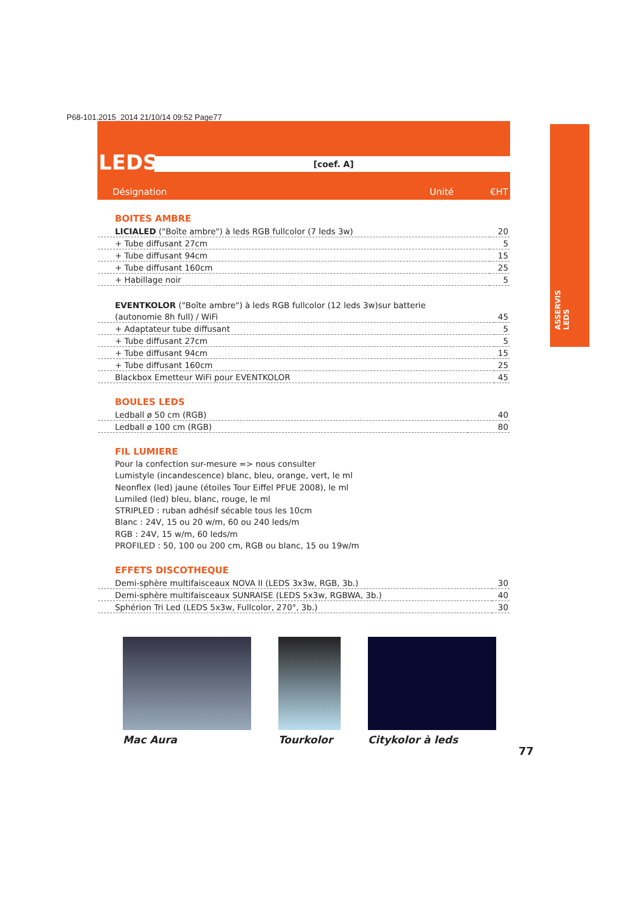P68-101.2015_2014 21/10/14 09:52 Page77
LEDS [coef. A]
Désignation Unité €HT
ASSERVIS
LEDS
BOITES AMBRE
| LICIALED ("Boîte ambre") à leds RGB fullcolor (7 leds 3w) | 20 |
| + Tube diffusant 27cm | 5 |
| + Tube diffusant 94cm | 15 |
| + Tube diffusant 160cm | 25 |
| + Habillage noir | 5 |
| EVENTKOLOR ("Boîte ambre") à leds RGB fullcolor (12 leds 3w)sur batterie | |
| (autonomie 8h full) / WiFi | 45 |
| + Adaptateur tube diffusant | 5 |
| + Tube diffusant 27cm | 5 |
| + Tube diffusant 94cm | 15 |
| + Tube diffusant 160cm | 25 |
| Blackbox Emetteur WiFi pour EVENTKOLOR | 45 |
BOULES LEDS
| Ledball ø 50 cm (RGB) | 40 |
| Ledball ø 100 cm (RGB) | 80 |
FIL LUMIERE
Pour la confection sur-mesure => nous consulter
Lumistyle (incandescence) blanc, bleu, orange, vert, le ml
Neonflex (led) jaune (étoiles Tour Eiffel PFUE 2008), le ml
Lumiled (led) bleu, blanc, rouge, le ml
STRIPLED : ruban adhésif sécable tous les 10cm
Blanc : 24V, 15 ou 20 w/m, 60 ou 240 leds/m
RGB : 24V, 15 w/m, 60 leds/m
PROFILED : 50, 100 ou 200 cm, RGB ou blanc, 15 ou 19w/m
EFFETS DISCOTHEQUE
| Demi-sphère multifaisceaux NOVA II (LEDS 3x3w, RGB, 3b.) | 30 |
| Demi-sphère multifaisceaux SUNRAISE (LEDS 5x3w, RGBWA, 3b.) | 40 |
| Sphérion Tri Led (LEDS 5x3w, Fullcolor, 270°, 3b.) | 30 |
Mac Aura Tourkolor Citykolor à leds
77